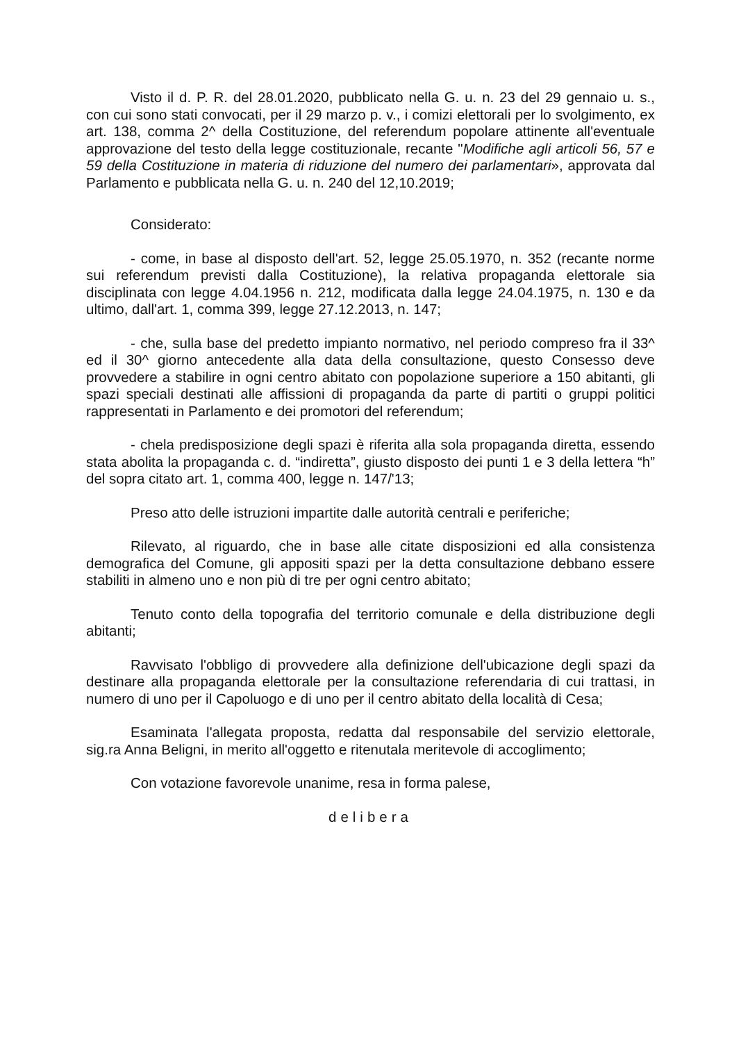Visto il d. P. R. del 28.01.2020, pubblicato nella G. u. n. 23 del 29 gennaio u. s., con cui sono stati convocati, per il 29 marzo p. v., i comizi elettorali per lo svolgimento, ex art. 138, comma 2^ della Costituzione, del referendum popolare attinente all'eventuale approvazione del testo della legge costituzionale, recante "Modifiche agli articoli 56, 57 e 59 della Costituzione in materia di riduzione del numero dei parlamentari», approvata dal Parlamento e pubblicata nella G. u. n. 240 del 12,10.2019;
Considerato:
- come, in base al disposto dell'art. 52, legge 25.05.1970, n. 352 (recante norme sui referendum previsti dalla Costituzione), la relativa propaganda elettorale sia disciplinata con legge 4.04.1956 n. 212, modificata dalla legge 24.04.1975, n. 130 e da ultimo, dall'art. 1, comma 399, legge 27.12.2013, n. 147;
- che, sulla base del predetto impianto normativo, nel periodo compreso fra il 33^ ed il 30^ giorno antecedente alla data della consultazione, questo Consesso deve provvedere a stabilire in ogni centro abitato con popolazione superiore a 150 abitanti, gli spazi speciali destinati alle affissioni di propaganda da parte di partiti o gruppi politici rappresentati in Parlamento e dei promotori del referendum;
- chela predisposizione degli spazi è riferita alla sola propaganda diretta, essendo stata abolita la propaganda c. d. “indiretta”, giusto disposto dei punti 1 e 3 della lettera “h” del sopra citato art. 1, comma 400, legge n. 147/'13;
Preso atto delle istruzioni impartite dalle autorità centrali e periferiche;
Rilevato, al riguardo, che in base alle citate disposizioni ed alla consistenza demografica del Comune, gli appositi spazi per la detta consultazione debbano essere stabiliti in almeno uno e non più di tre per ogni centro abitato;
Tenuto conto della topografia del territorio comunale e della distribuzione degli abitanti;
Ravvisato l'obbligo di provvedere alla definizione dell'ubicazione degli spazi da destinare alla propaganda elettorale per la consultazione referendaria di cui trattasi, in numero di uno per il Capoluogo e di uno per il centro abitato della località di Cesa;
Esaminata l'allegata proposta, redatta dal responsabile del servizio elettorale, sig.ra Anna Beligni, in merito all'oggetto e ritenutala meritevole di accoglimento;
Con votazione favorevole unanime, resa in forma palese,
delibera